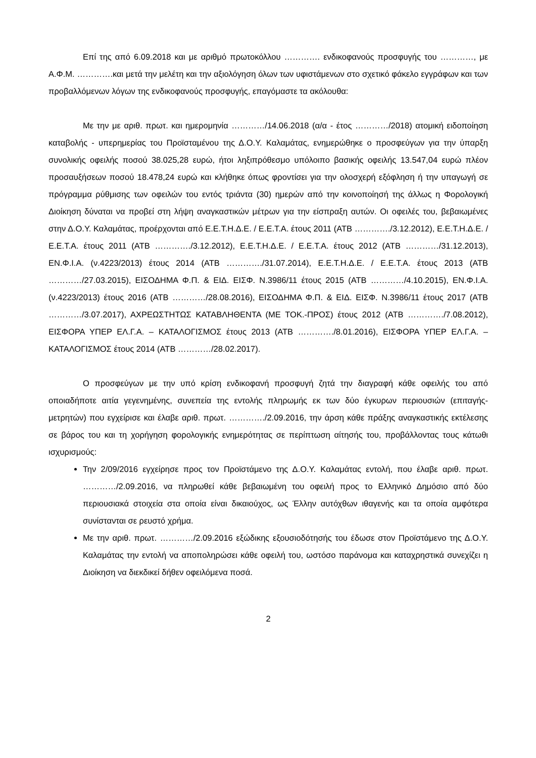Επί της από 6.09.2018 και με αριθμό πρωτοκόλλου …………. ενδικοφανούς προσφυγής του …………, με Α.Φ.Μ. ………….και μετά την μελέτη και την αξιολόγηση όλων των υφιστάμενων στο σχετικό φάκελο εγγράφων και των προβαλλόμενων λόγων της ενδικοφανούς προσφυγής, επαγόμαστε τα ακόλουθα:
Με την με αριθ. πρωτ. και ημερομηνία …………/14.06.2018 (α/α - έτος …………/2018) ατομική ειδοποίηση καταβολής - υπερημερίας του Προϊσταμένου της Δ.Ο.Υ. Καλαμάτας, ενημερώθηκε ο προσφεύγων για την ύπαρξη συνολικής οφειλής ποσού 38.025,28 ευρώ, ήτοι ληξιπρόθεσμο υπόλοιπο βασικής οφειλής 13.547,04 ευρώ πλέον προσαυξήσεων ποσού 18.478,24 ευρώ και κλήθηκε όπως φροντίσει για την ολοσχερή εξόφληση ή την υπαγωγή σε πρόγραμμα ρύθμισης των οφειλών του εντός τριάντα (30) ημερών από την κοινοποίησή της άλλως η Φορολογική Διοίκηση δύναται να προβεί στη λήψη αναγκαστικών μέτρων για την είσπραξη αυτών. Οι οφειλές του, βεβαιωμένες στην Δ.Ο.Υ. Καλαμάτας, προέρχονται από Ε.Ε.Τ.Η.Δ.Ε. / Ε.Ε.Τ.Α. έτους 2011 (ΑΤΒ …………./3.12.2012), Ε.Ε.Τ.Η.Δ.Ε. / Ε.Ε.Τ.Α. έτους 2011 (ΑΤΒ …………./3.12.2012), Ε.Ε.Τ.Η.Δ.Ε. / Ε.Ε.Τ.Α. έτους 2012 (ΑΤΒ …………/31.12.2013), ΕΝ.Φ.Ι.Α. (ν.4223/2013) έτους 2014 (ΑΤΒ …………./31.07.2014), Ε.Ε.Τ.Η.Δ.Ε. / Ε.Ε.Τ.Α. έτους 2013 (ΑΤΒ …………/27.03.2015), ΕΙΣΟΔΗΜΑ Φ.Π. & ΕΙΔ. ΕΙΣΦ. Ν.3986/11 έτους 2015 (ΑΤΒ …………/4.10.2015), ΕΝ.Φ.Ι.Α. (ν.4223/2013) έτους 2016 (ΑΤΒ …………/28.08.2016), ΕΙΣΟΔΗΜΑ Φ.Π. & ΕΙΔ. ΕΙΣΦ. Ν.3986/11 έτους 2017 (ΑΤΒ …………/3.07.2017), ΑΧΡΕΩΣΤΗΤΩΣ ΚΑΤΑΒΛΗΘΕΝΤΑ (ΜΕ ΤΟΚ.-ΠΡΟΣ) έτους 2012 (ΑΤΒ …………./7.08.2012), ΕΙΣΦΟΡΑ ΥΠΕΡ ΕΛ.Γ.Α. – ΚΑΤΑΛΟΓΙΣΜΟΣ έτους 2013 (ΑΤΒ …………./8.01.2016), ΕΙΣΦΟΡΑ ΥΠΕΡ ΕΛ.Γ.Α. – ΚΑΤΑΛΟΓΙΣΜΟΣ έτους 2014 (ΑΤΒ …………/28.02.2017).
Ο προσφεύγων με την υπό κρίση ενδικοφανή προσφυγή ζητά την διαγραφή κάθε οφειλής του από οποιαδήποτε αιτία γεγενημένης, συνεπεία της εντολής πληρωμής εκ των δύο έγκυρων περιουσιών (επιταγής-μετρητών) που εγχείρισε και έλαβε αριθ. πρωτ. …………./2.09.2016, την άρση κάθε πράξης αναγκαστικής εκτέλεσης σε βάρος του και τη χορήγηση φορολογικής ενημερότητας σε περίπτωση αίτησής του, προβάλλοντας τους κάτωθι ισχυρισμούς:
Την 2/09/2016 εγχείρησε προς τον Προϊστάμενο της Δ.Ο.Υ. Καλαμάτας εντολή, που έλαβε αριθ. πρωτ. …………/2.09.2016, να πληρωθεί κάθε βεβαιωμένη του οφειλή προς το Ελληνικό Δημόσιο από δύο περιουσιακά στοιχεία στα οποία είναι δικαιούχος, ως Έλλην αυτόχθων ιθαγενής και τα οποία αμφότερα συνίστανται σε ρευστό χρήμα.
Με την αριθ. πρωτ. …………/2.09.2016 εξώδικης εξουσιοδότησής του έδωσε στον Προϊστάμενο της Δ.Ο.Υ. Καλαμάτας την εντολή να αποπολη­ρώσει κάθε οφειλή του, ωστόσο παράνομα και καταχρηστικά συνεχίζει η Διοίκηση να διεκδικεί δήθεν οφειλόμενα ποσά.
2